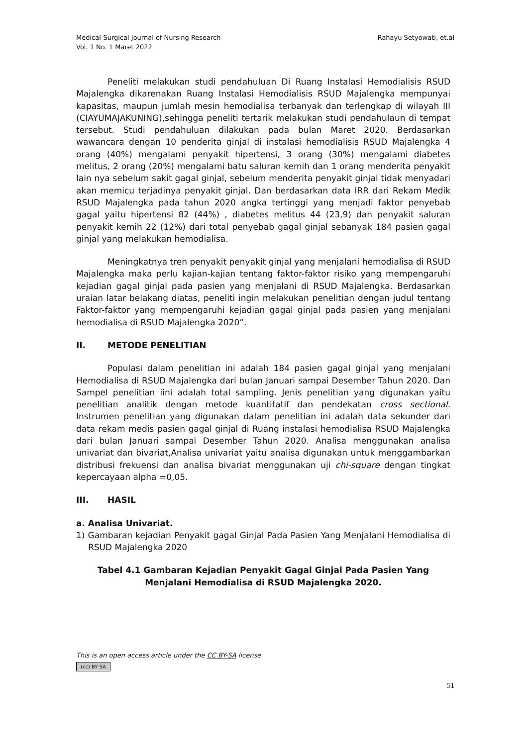Rahayu Setyowati, et.al Medical-Surgical Journal of Nursing Research
Vol. 1 No. 1 Maret 2022
Peneliti melakukan studi pendahuluan Di Ruang Instalasi Hemodialisis RSUD Majalengka dikarenakan Ruang Instalasi Hemodialisis RSUD Majalengka mempunyai kapasitas, maupun jumlah mesin hemodialisa terbanyak dan terlengkap di wilayah III (CIAYUMAJAKUNING),sehingga peneliti tertarik melakukan studi pendahulaun di tempat tersebut. Studi pendahuluan dilakukan pada bulan Maret 2020. Berdasarkan wawancara dengan 10 penderita ginjal di instalasi hemodialisis RSUD Majalengka 4 orang (40%) mengalami penyakit hipertensi, 3 orang (30%) mengalami diabetes melitus, 2 orang (20%) mengalami batu saluran kemih dan 1 orang menderita penyakit lain nya sebelum sakit gagal ginjal, sebelum menderita penyakit ginjal tidak menyadari akan memicu terjadinya penyakit ginjal. Dan berdasarkan data IRR dari Rekam Medik RSUD Majalengka pada tahun 2020 angka tertinggi yang menjadi faktor penyebab gagal yaitu hipertensi 82 (44%) , diabetes melitus 44 (23,9) dan penyakit saluran penyakit kemih 22 (12%) dari total penyebab gagal ginjal sebanyak 184 pasien gagal ginjal yang melakukan hemodialisa.
Meningkatnya tren penyakit penyakit ginjal yang menjalani hemodialisa di RSUD Majalengka maka perlu kajian-kajian tentang faktor-faktor risiko yang mempengaruhi kejadian gagal ginjal pada pasien yang menjalani di RSUD Majalengka. Berdasarkan uraian latar belakang diatas, peneliti ingin melakukan penelitian dengan judul tentang Faktor-faktor yang mempengaruhi kejadian gagal ginjal pada pasien yang menjalani hemodialisa di RSUD Majalengka 2020”.
II. METODE PENELITIAN
Populasi dalam penelitian ini adalah 184 pasien gagal ginjal yang menjalani Hemodialisa di RSUD Majalengka dari bulan Januari sampai Desember Tahun 2020. Dan Sampel penelitian iini adalah total sampling. Jenis penelitian yang digunakan yaitu penelitian analitik dengan metode kuantitatif dan pendekatan cross sectional. Instrumen penelitian yang digunakan dalam penelitian ini adalah data sekunder dari data rekam medis pasien gagal ginjal di Ruang instalasi hemodialisa RSUD Majalengka dari bulan Januari sampai Desember Tahun 2020. Analisa menggunakan analisa univariat dan bivariat,Analisa univariat yaitu analisa digunakan untuk menggambarkan distribusi frekuensi dan analisa bivariat menggunakan uji chi-square dengan tingkat kepercayaan alpha =0,05.
III. HASIL
a. Analisa Univariat.
1) Gambaran kejadian Penyakit gagal Ginjal Pada Pasien Yang Menjalani Hemodialisa di RSUD Majalengka 2020
Tabel 4.1 Gambaran Kejadian Penyakit Gagal Ginjal Pada Pasien Yang
Menjalani Hemodialisa di RSUD Majalengka 2020.
This is an open access article under the CC BY-SA license
(cc) BY SA
51